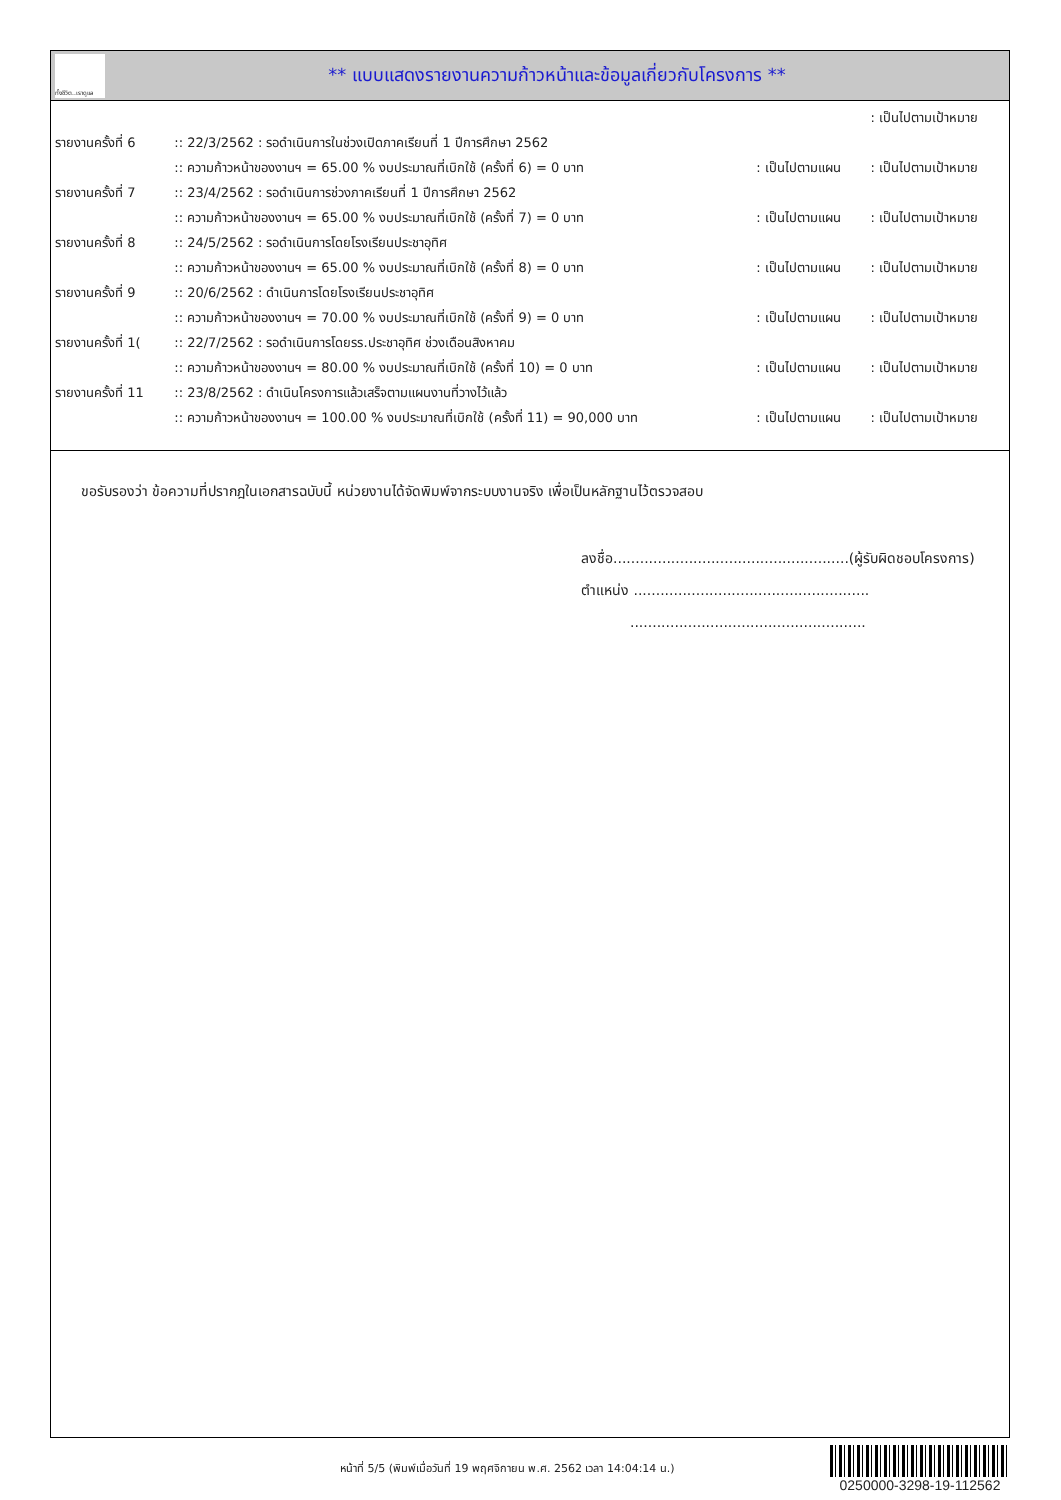ทั้งชีวิต..เราดูแล
** แบบแสดงรายงานความก้าวหน้าและข้อมูลเกี่ยวกับโครงการ **
| | | | : เป็นไปตามเป้าหมาย |
| รายงานครั้งที่ 6 | :: 22/3/2562 : รอดำเนินการในช่วงเปิดภาคเรียนที่ 1 ปีการศึกษา 2562 | | |
| | :: ความก้าวหน้าของงานฯ = 65.00 % งบประมาณที่เบิกใช้ (ครั้งที่ 6) = 0 บาท | : เป็นไปตามแผน | : เป็นไปตามเป้าหมาย |
| รายงานครั้งที่ 7 | :: 23/4/2562 : รอดำเนินการช่วงภาคเรียนที่ 1 ปีการศึกษา 2562 | | |
| | :: ความก้าวหน้าของงานฯ = 65.00 % งบประมาณที่เบิกใช้ (ครั้งที่ 7) = 0 บาท | : เป็นไปตามแผน | : เป็นไปตามเป้าหมาย |
| รายงานครั้งที่ 8 | :: 24/5/2562 : รอดำเนินการโดยโรงเรียนประชาอุทิศ | | |
| | :: ความก้าวหน้าของงานฯ = 65.00 % งบประมาณที่เบิกใช้ (ครั้งที่ 8) = 0 บาท | : เป็นไปตามแผน | : เป็นไปตามเป้าหมาย |
| รายงานครั้งที่ 9 | :: 20/6/2562 : ดำเนินการโดยโรงเรียนประชาอุทิศ | | |
| | :: ความก้าวหน้าของงานฯ = 70.00 % งบประมาณที่เบิกใช้ (ครั้งที่ 9) = 0 บาท | : เป็นไปตามแผน | : เป็นไปตามเป้าหมาย |
| รายงานครั้งที่ 1( | :: 22/7/2562 : รอดำเนินการโดยรร.ประชาอุทิศ ช่วงเดือนสิงหาคม | | |
| | :: ความก้าวหน้าของงานฯ = 80.00 % งบประมาณที่เบิกใช้ (ครั้งที่ 10) = 0 บาท | : เป็นไปตามแผน | : เป็นไปตามเป้าหมาย |
| รายงานครั้งที่ 11 | :: 23/8/2562 : ดำเนินโครงการแล้วเสร็จตามแผนงานที่วางไว้แล้ว | | |
| | :: ความก้าวหน้าของงานฯ = 100.00 % งบประมาณที่เบิกใช้ (ครั้งที่ 11) = 90,000 บาท | : เป็นไปตามแผน | : เป็นไปตามเป้าหมาย |
ขอรับรองว่า ข้อความที่ปรากฎในเอกสารฉบับนี้ หน่วยงานได้จัดพิมพ์จากระบบงานจริง เพื่อเป็นหลักฐานไว้ตรวจสอบ
ลงชื่อ.....................................................(ผู้รับผิดชอบโครงการ)
ตำแหน่ง .....................................................
.....................................................
หน้าที่ 5/5 (พิมพ์เมื่อวันที่ 19 พฤศจิกายน พ.ศ. 2562 เวลา 14:04:14 น.)
0250000-3298-19-112562